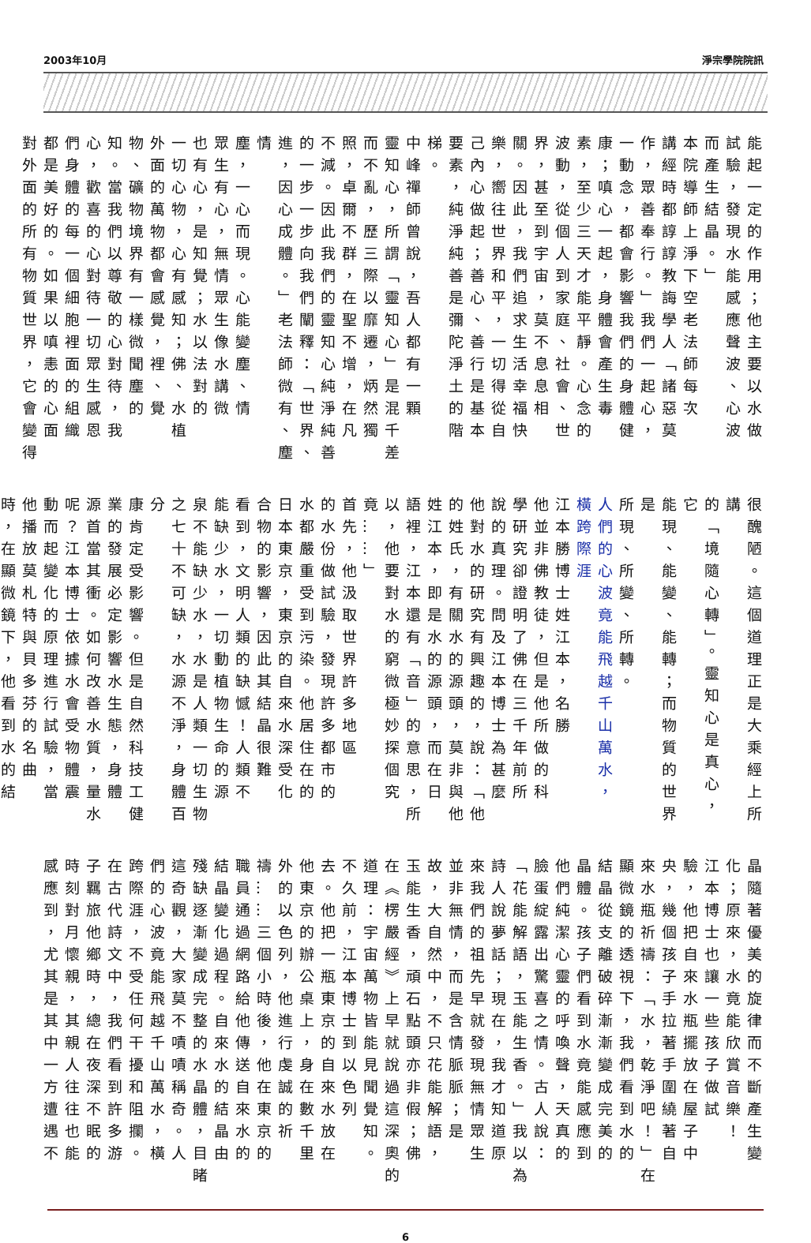2003年10月 淨宗學院院訊
能起一定的作用；他主要以水做
試驗，發現水能感應聲波、心波
而產生結晶。」
本院導師上淨下空老法師每次
講經時都諄諄教誨學人「諸惡莫
作，眾善奉行。」我們一起心，
一動念，都會影響我們的身體健
康；嗔心一起，身體會產生毒
素，至少三天才能平靜。心念的
波動，從個人到家庭、社會、世
界，甚至到宇宙，莫不息息相
關。因此，我們追求生活幸福快
樂，嚮往世界和平，一切得從自
己內心做起；善心、善行是基本
要素，純淨純善是彌陀淨土的階
梯。
中峰禪師曾說，吾人都有一顆
靈知心，所謂「靈知心」是混千差
而不亂，歷三際以靡遷，炳然獨
照，卓爾不群，在聖不增，在凡
不減。因此我們的靈知心純淨純善
的一步一步向我們闡釋：「世界、
進，因心成體。」老法師微有、塵情
塵，一心而現。心能變塵、情
眾生有心，無情眾生像水講微
也有心，是知覺；水以法對的
一切心物，心有感知；佛、水植
外面的萬物都會感覺，裡、覺
物、礦物境界有一樣微聞塵的
知。當我們以尊敬的心對待，我
心，歡喜的心對待一切眾生感恩
們身體的每一個細胞裡面的組織
都是美好的。如果以嗔恚的心面
對外面的所有物質世界，它會變得
很醜陋。這個道理正是大乘經上所講
的「境隨心轉」。靈知心是真心，它
能現、能變、能轉；而物質的世界是
所現、所變、所轉。
人們的心波竟能飛越千山萬水，
橫跨際涯
江本勝博士姓江本，名勝
他並非佛教徒，但是他所做的科
學研究卻證明了佛在三千年前所
說的真理。問及江本博士為甚麼
他對水的研究有興趣的，說：「他
的姓氏，有關水的源頭，莫非與他
姓江本，即是水的源頭，而在日
語裡，江本還有「音」的意思，所
以，他要對水的窮微極妙探個究
竟……」
首先，他汲取世界許多地區
的水份做試驗，發現許多都市的
水都嚴重受到污染。他居住在的
日本東京，東京的自來水深受化
合物的影響，因此其結晶很難
看到，文明人類的缺憾！人類不
能缺少水，一切動植物生命的源
泉不能缺少水，水是人類一切生物
之七十不可缺，水源不淨，身體百分
康肯定受影響。但是自然科技工健
業的發展必定影響水生態，身體
源首當其衝。如何改善水質，量水
呢？江本博士依據水會受物體震
動而起變化的原理進行試驗，當
他播放莫札特與貝多芬的名曲
時，在顯微鏡下，他看到水的結
晶隨著優美的旋律而不斷產生變
化；原來，水竟能欣賞音樂！
江本博士也讓一些孩子做試
驗，他把自來水瓶擺放在屋子中
央，幾個孩子手拉著手圍繞著自
來水瓶祈禱：「水，乾淨吧！」在
顯微鏡的透視下，我們看到水的
結晶從支離破碎漸漸變成完美的
晶體。孩子們看到水竟能感應到
他們純潔心靈的呼喚聲，天真的
臉蛋綻露出驚喜之情。古人說：
「花能解語，玉能生香。」我以為
詩人說夢話；現在，我才知道原
來我們的祖先早就發現無情眾生
並非無情，而是含情脈脈；是
故，大自然中，不只花能解語，
玉能生香，頑石點頭亦非假；佛
在《楞嚴經》上早就說過這深奧的
道理：宇宙萬物皆能見聞覺知。
不久前，江本博士到以色列
去。他把一瓶東京的自來水放在
他東京的辦公桌上，身在數千里
外的以色列，他進行虔誠的祈
禱……三個小時後，他在東京的
職員通過網路給他傳送自來水的
結晶變化過程。自來水的結晶由
殘缺逐漸變成完整的水晶體，目睹
這奇觀，大家莫不嘖嘖稱奇。人
們的心波竟能飛越千山萬水，橫
跨際涯，不受任何干擾和阻攔。
在古代詩文中，我們看到許多游
子羈旅他鄉時，總在夜深不眠的
時刻對月懷親，其親人往往也能
感應到，尤其是其中一方遭遇不
6